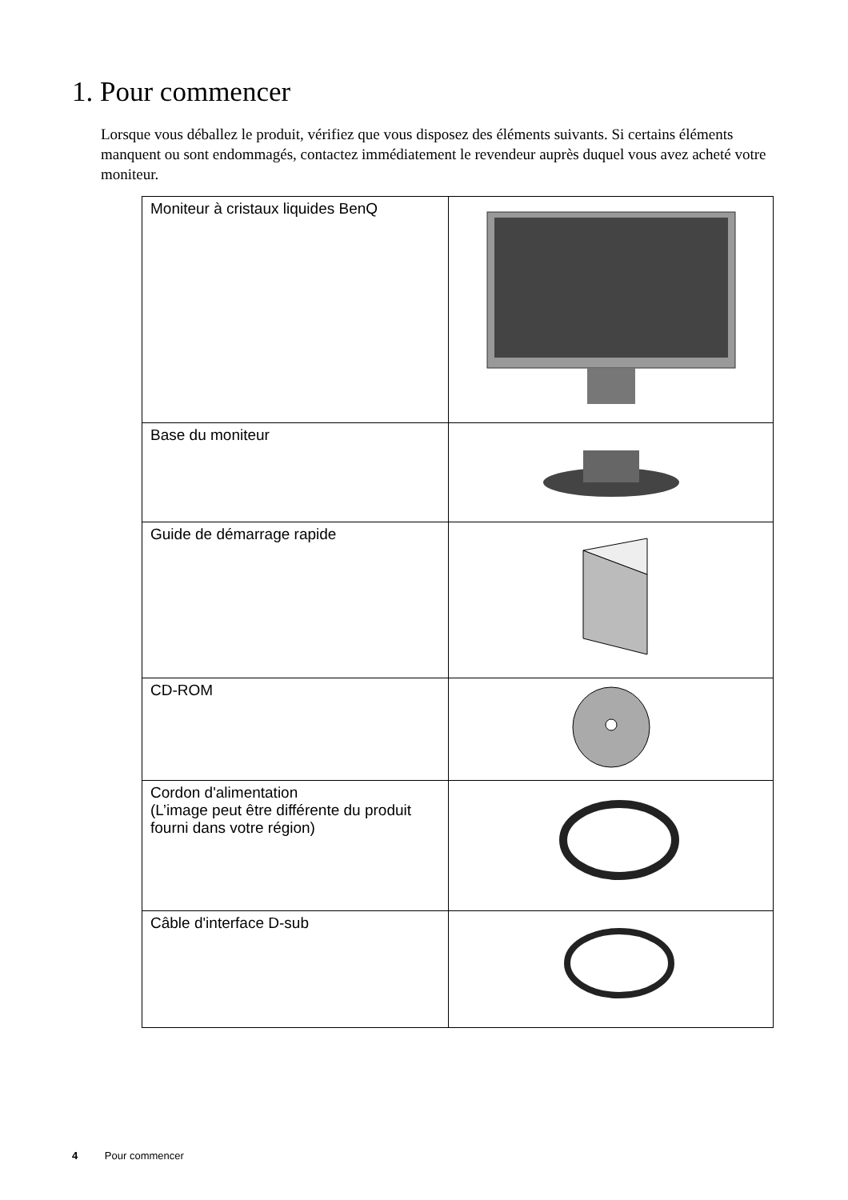1. Pour commencer
Lorsque vous déballez le produit, vérifiez que vous disposez des éléments suivants. Si certains éléments manquent ou sont endommagés, contactez immédiatement le revendeur auprès duquel vous avez acheté votre moniteur.
| Moniteur à cristaux liquides BenQ | |
| Base du moniteur | |
| Guide de démarrage rapide | |
| CD-ROM | |
| Cordon d'alimentation (L’image peut être différente du produit fourni dans votre région) | |
| Câble d'interface D-sub | |
4 Pour commencer